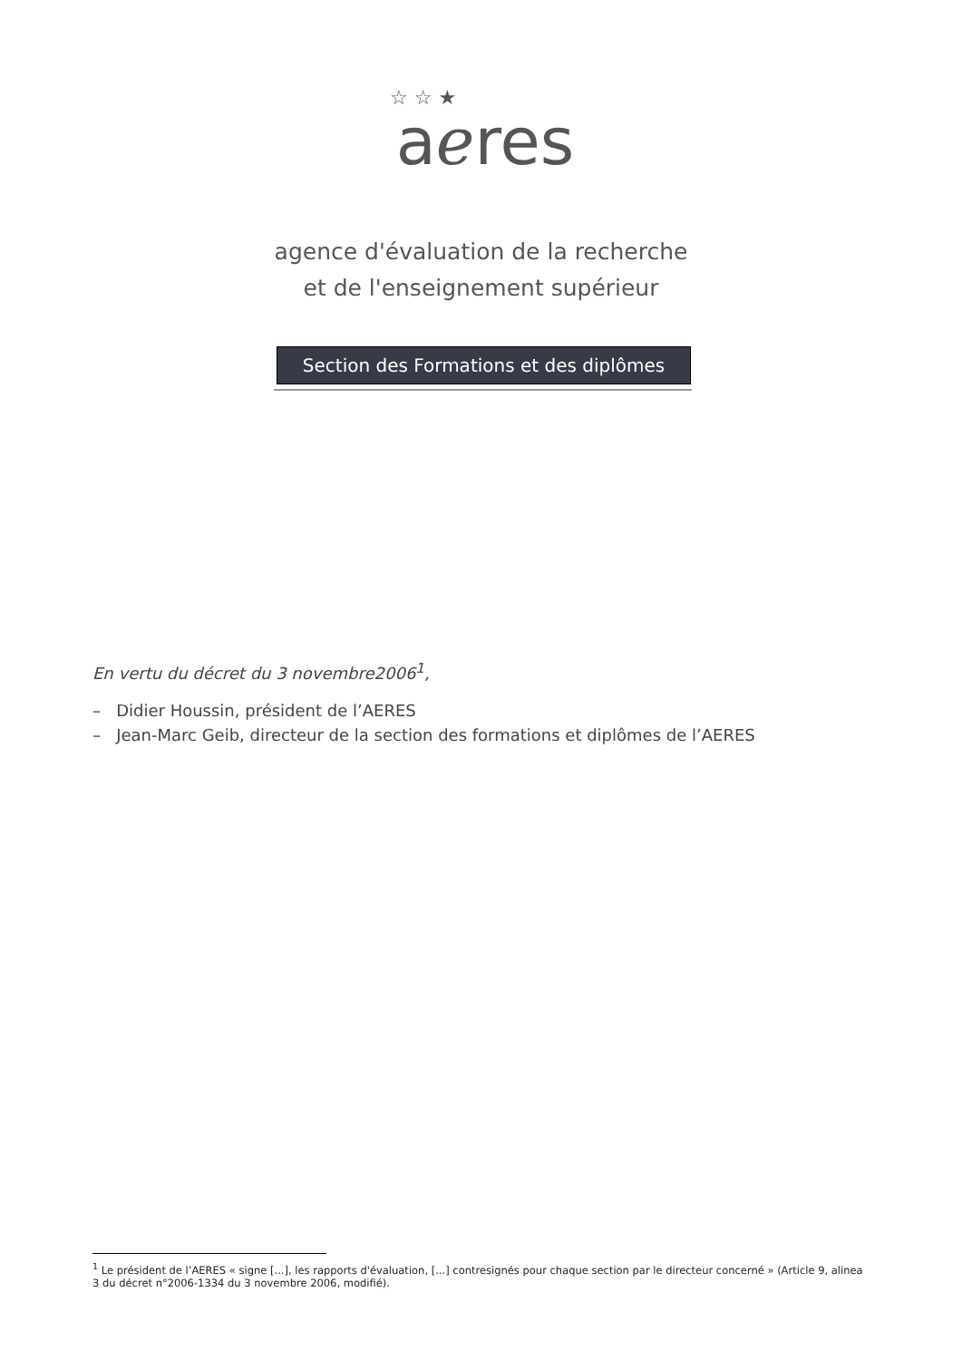☆ ☆ ★
aℯres
agence d'évaluation de la recherche
et de l'enseignement supérieur
Section des Formations et des diplômes
En vertu du décret du 3 novembre2006<sup>1</sup>,
– Didier Houssin, président de l’AERES
– Jean-Marc Geib, directeur de la section des formations et diplômes de l’AERES
<sup>1</sup> Le président de l’AERES « signe [...], les rapports d'évaluation, [...] contresignés pour chaque section par le directeur concerné » (Article 9, alinea 3 du décret n°2006-1334 du 3 novembre 2006, modifié).